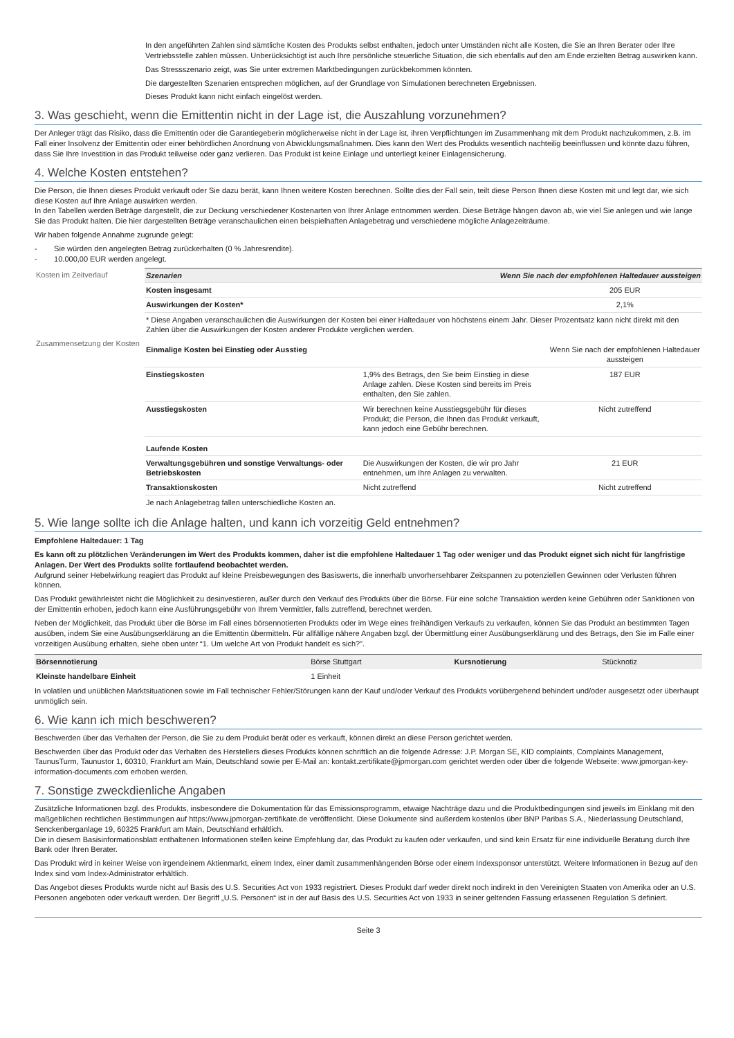In den angeführten Zahlen sind sämtliche Kosten des Produkts selbst enthalten, jedoch unter Umständen nicht alle Kosten, die Sie an Ihren Berater oder Ihre Vertriebsstelle zahlen müssen. Unberücksichtigt ist auch Ihre persönliche steuerliche Situation, die sich ebenfalls auf den am Ende erzielten Betrag auswirken kann.
Das Stressszenario zeigt, was Sie unter extremen Marktbedingungen zurückbekommen könnten.
Die dargestellten Szenarien entsprechen möglichen, auf der Grundlage von Simulationen berechneten Ergebnissen.
Dieses Produkt kann nicht einfach eingelöst werden.
3. Was geschieht, wenn die Emittentin nicht in der Lage ist, die Auszahlung vorzunehmen?
Der Anleger trägt das Risiko, dass die Emittentin oder die Garantiegeberin möglicherweise nicht in der Lage ist, ihren Verpflichtungen im Zusammenhang mit dem Produkt nachzukommen, z.B. im Fall einer Insolvenz der Emittentin oder einer behördlichen Anordnung von Abwicklungsmaßnahmen. Dies kann den Wert des Produkts wesentlich nachteilig beeinflussen und könnte dazu führen, dass Sie Ihre Investition in das Produkt teilweise oder ganz verlieren. Das Produkt ist keine Einlage und unterliegt keiner Einlagensicherung.
4. Welche Kosten entstehen?
Die Person, die Ihnen dieses Produkt verkauft oder Sie dazu berät, kann Ihnen weitere Kosten berechnen. Sollte dies der Fall sein, teilt diese Person Ihnen diese Kosten mit und legt dar, wie sich diese Kosten auf Ihre Anlage auswirken werden.
In den Tabellen werden Beträge dargestellt, die zur Deckung verschiedener Kostenarten von Ihrer Anlage entnommen werden. Diese Beträge hängen davon ab, wie viel Sie anlegen und wie lange Sie das Produkt halten. Die hier dargestellten Beträge veranschaulichen einen beispielhaften Anlagebetrag und verschiedene mögliche Anlagezeiträume.
Wir haben folgende Annahme zugrunde gelegt:
- Sie würden den angelegten Betrag zurückerhalten (0 % Jahresrendite).
- 10.000,00 EUR werden angelegt.
| Kosten im Zeitverlauf | Szenarien | Wenn Sie nach der empfohlenen Haltedauer aussteigen | |
| | Kosten insgesamt | | 205 EUR |
| | Auswirkungen der Kosten* | | 2,1% |
| | * Diese Angaben veranschaulichen die Auswirkungen der Kosten bei einer Haltedauer von höchstens einem Jahr. Dieser Prozentsatz kann nicht direkt mit den Zahlen über die Auswirkungen der Kosten anderer Produkte verglichen werden. | | |
| Zusammensetzung der Kosten | Einmalige Kosten bei Einstieg oder Ausstieg | | Wenn Sie nach der empfohlenen Haltedauer aussteigen |
| | Einstiegskosten | 1,9% des Betrags, den Sie beim Einstieg in diese Anlage zahlen. Diese Kosten sind bereits im Preis enthalten, den Sie zahlen. | 187 EUR |
| | Ausstiegskosten | Wir berechnen keine Ausstiegsgebühr für dieses Produkt; die Person, die Ihnen das Produkt verkauft, kann jedoch eine Gebühr berechnen. | Nicht zutreffend |
| | Laufende Kosten | | |
| | Verwaltungsgebühren und sonstige Verwaltungs- oder Betriebskosten | Die Auswirkungen der Kosten, die wir pro Jahr entnehmen, um Ihre Anlagen zu verwalten. | 21 EUR |
| | Transaktionskosten | Nicht zutreffend | Nicht zutreffend |
| | Je nach Anlagebetrag fallen unterschiedliche Kosten an. | | |
5. Wie lange sollte ich die Anlage halten, und kann ich vorzeitig Geld entnehmen?
Empfohlene Haltedauer: 1 Tag
Es kann oft zu plötzlichen Veränderungen im Wert des Produkts kommen, daher ist die empfohlene Haltedauer 1 Tag oder weniger und das Produkt eignet sich nicht für langfristige Anlagen. Der Wert des Produkts sollte fortlaufend beobachtet werden.
Aufgrund seiner Hebelwirkung reagiert das Produkt auf kleine Preisbewegungen des Basiswerts, die innerhalb unvorhersehbarer Zeitspannen zu potenziellen Gewinnen oder Verlusten führen können.
Das Produkt gewährleistet nicht die Möglichkeit zu desinvestieren, außer durch den Verkauf des Produkts über die Börse. Für eine solche Transaktion werden keine Gebühren oder Sanktionen von der Emittentin erhoben, jedoch kann eine Ausführungsgebühr von Ihrem Vermittler, falls zutreffend, berechnet werden.
Neben der Möglichkeit, das Produkt über die Börse im Fall eines börsennotierten Produkts oder im Wege eines freihändigen Verkaufs zu verkaufen, können Sie das Produkt an bestimmten Tagen ausüben, indem Sie eine Ausübungserklärung an die Emittentin übermitteln. Für allfällige nähere Angaben bzgl. der Übermittlung einer Ausübungserklärung und des Betrags, den Sie im Falle einer vorzeitigen Ausübung erhalten, siehe oben unter “1. Um welche Art von Produkt handelt es sich?”.
| Börsennotierung | Börse Stuttgart | Kursnotierung | Stücknotiz |
| Kleinste handelbare Einheit | 1 Einheit | | |
In volatilen und unüblichen Marktsituationen sowie im Fall technischer Fehler/Störungen kann der Kauf und/oder Verkauf des Produkts vorübergehend behindert und/oder ausgesetzt oder überhaupt unmöglich sein.
6. Wie kann ich mich beschweren?
Beschwerden über das Verhalten der Person, die Sie zu dem Produkt berät oder es verkauft, können direkt an diese Person gerichtet werden.
Beschwerden über das Produkt oder das Verhalten des Herstellers dieses Produkts können schriftlich an die folgende Adresse: J.P. Morgan SE, KID complaints, Complaints Management, TaunusTurm, Taunustor 1, 60310, Frankfurt am Main, Deutschland sowie per E-Mail an: kontakt.zertifikate@jpmorgan.com gerichtet werden oder über die folgende Webseite: www.jpmorgan-key-information-documents.com erhoben werden.
7. Sonstige zweckdienliche Angaben
Zusätzliche Informationen bzgl. des Produkts, insbesondere die Dokumentation für das Emissionsprogramm, etwaige Nachträge dazu und die Produktbedingungen sind jeweils im Einklang mit den maßgeblichen rechtlichen Bestimmungen auf https://www.jpmorgan-zertifikate.de veröffentlicht. Diese Dokumente sind außerdem kostenlos über BNP Paribas S.A., Niederlassung Deutschland, Senckenberganlage 19, 60325 Frankfurt am Main, Deutschland erhältlich.
Die in diesem Basisinformationsblatt enthaltenen Informationen stellen keine Empfehlung dar, das Produkt zu kaufen oder verkaufen, und sind kein Ersatz für eine individuelle Beratung durch Ihre Bank oder Ihren Berater.
Das Produkt wird in keiner Weise von irgendeinem Aktienmarkt, einem Index, einer damit zusammenhängenden Börse oder einem Indexsponsor unterstützt. Weitere Informationen in Bezug auf den Index sind vom Index-Administrator erhältlich.
Das Angebot dieses Produkts wurde nicht auf Basis des U.S. Securities Act von 1933 registriert. Dieses Produkt darf weder direkt noch indirekt in den Vereinigten Staaten von Amerika oder an U.S. Personen angeboten oder verkauft werden. Der Begriff „U.S. Personen“ ist in der auf Basis des U.S. Securities Act von 1933 in seiner geltenden Fassung erlassenen Regulation S definiert.
Seite 3